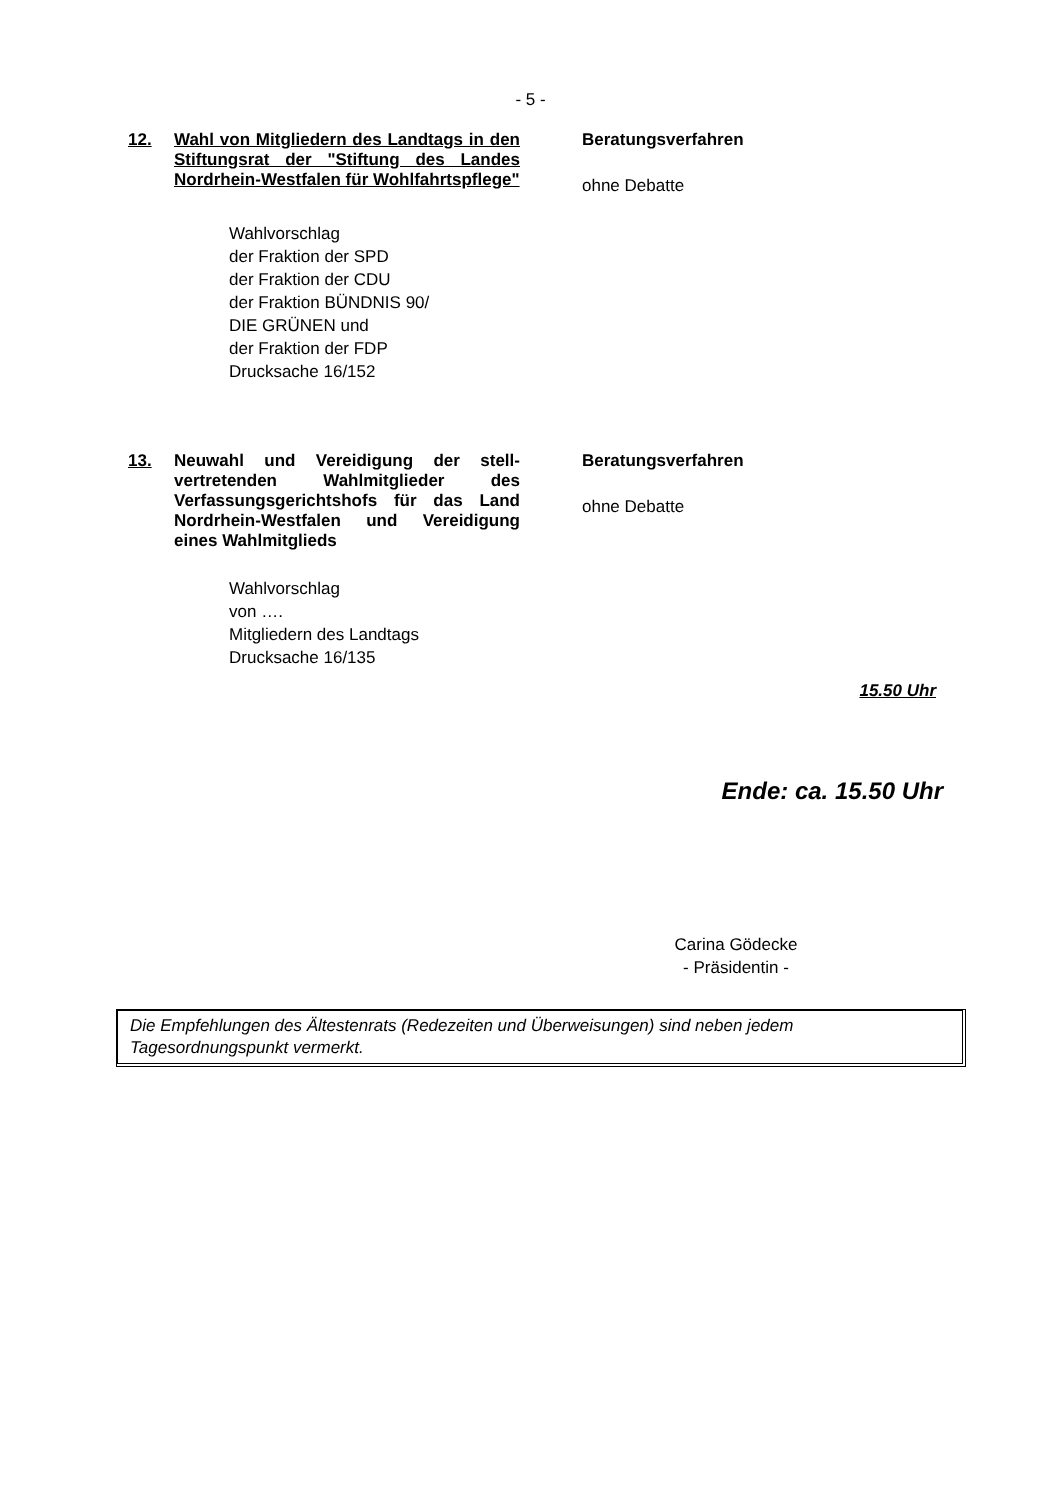- 5 -
12.
Wahl von Mitgliedern des Landtags in den Stiftungsrat der "Stiftung des Landes Nordrhein-Westfalen für Wohlfahrtspflege"
Beratungsverfahren
ohne Debatte
Wahlvorschlag
der Fraktion der SPD
der Fraktion der CDU
der Fraktion BÜNDNIS 90/
DIE GRÜNEN und
der Fraktion der FDP
Drucksache 16/152
13.
Neuwahl und Vereidigung der stell­vertretenden Wahlmitglieder des Verfassungsgerichtshofs für das Land Nordrhein-Westfalen und Ver­eidigung eines Wahlmitglieds
Beratungsverfahren
ohne Debatte
Wahlvorschlag
von ….
Mitgliedern des Landtags
Drucksache 16/135
15.50 Uhr
Ende: ca. 15.50 Uhr
Carina Gödecke
- Präsidentin -
Die Empfehlungen des Ältestenrats (Redezeiten und Überweisungen) sind neben jedem Tagesordnungspunkt vermerkt.